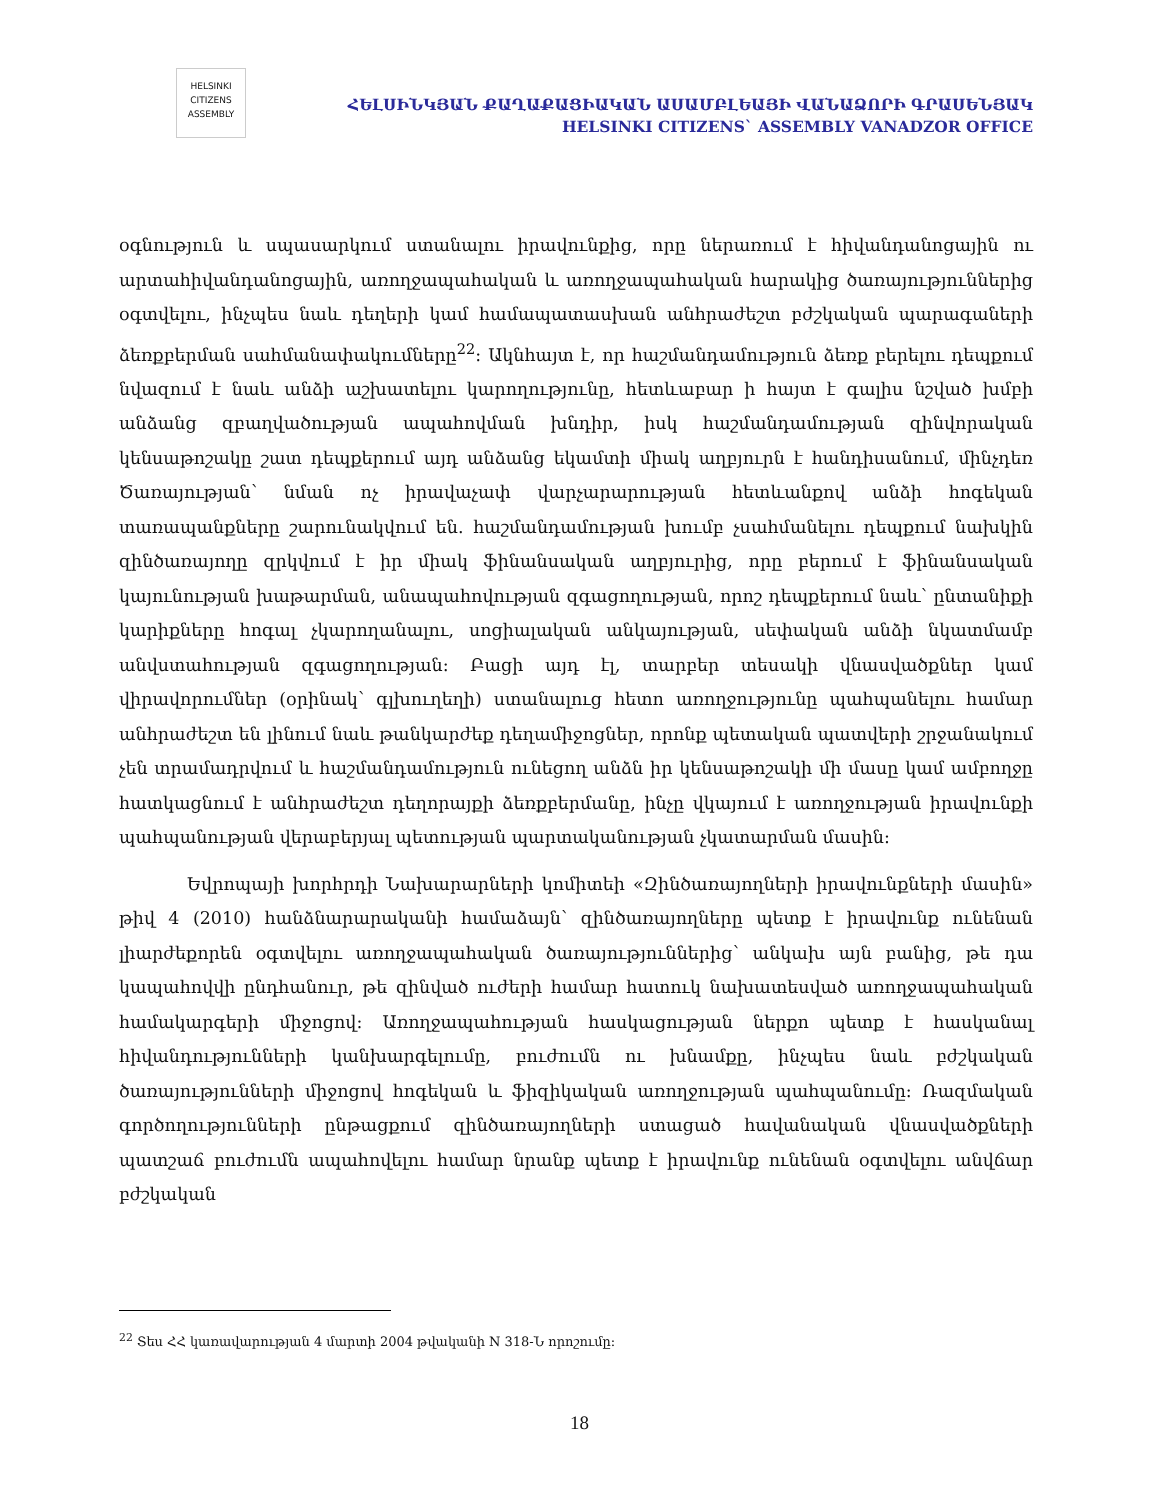HELSINKI
CITIZENS
ASSEMBLY
ՀԵԼՍԻՆԿՅԱՆ ՔԱՂԱՔԱՑԻԱԿԱՆ ԱՍԱՄԲԼԵԱՅԻ ՎԱՆԱՁՈՐԻ ԳՐԱՍԵՆՅԱԿ
HELSINKI CITIZENS` ASSEMBLY VANADZOR OFFICE
օգնություն և սպասարկում ստանալու իրավունքից, որը ներառում է հիվանդանոցային ու արտահիվանդանոցային, առողջապահական և առողջապահական հարակից ծառայություններից օգտվելու, ինչպես նաև դեղերի կամ համապատասխան անհրաժեշտ բժշկական պարագաների ձեռքբերման սահմանափակումները<sup>22</sup>։ Ակնհայտ է, որ հաշմանդամություն ձեռք բերելու դեպքում նվազում է նաև անձի աշխատելու կարողությունը, հետևաբար ի հայտ է գալիս նշված խմբի անձանց զբաղվածության ապահովման խնդիր, իսկ հաշմանդամության զինվորական կենսաթոշակը շատ դեպքերում այդ անձանց եկամտի միակ աղբյուրն է հանդիսանում, մինչդեռ Ծառայության՝ նման ոչ իրավաչափ վարչարարության հետևանքով անձի հոգեկան տառապանքները շարունակվում են. հաշմանդամության խումբ չսահմանելու դեպքում նախկին զինծառայողը զրկվում է իր միակ ֆինանսական աղբյուրից, որը բերում է ֆինանսական կայունության խաթարման, անապահովության զգացողության, որոշ դեպքերում նաև՝ ընտանիքի կարիքները հոգալ չկարողանալու, սոցիալական անկայության, սեփական անձի նկատմամբ անվստահության զգացողության։ Բացի այդ էլ, տարբեր տեսակի վնասվածքներ կամ վիրավորումներ (օրինակ՝ գլխուղեղի) ստանալուց հետո առողջությունը պահպանելու համար անհրաժեշտ են լինում նաև թանկարժեք դեղամիջոցներ, որոնք պետական պատվերի շրջանակում չեն տրամադրվում և հաշմանդամություն ունեցող անձն իր կենսաթոշակի մի մասը կամ ամբողջը հատկացնում է անհրաժեշտ դեղորայքի ձեռքբերմանը, ինչը վկայում է առողջության իրավունքի պահպանության վերաբերյալ պետության պարտականության չկատարման մասին։
Եվրոպայի խորհրդի Նախարարների կոմիտեի «Զինծառայողների իրավունքների մասին» թիվ 4 (2010) հանձնարարականի համաձայն՝ զինծառայողները պետք է իրավունք ունենան լիարժեքորեն օգտվելու առողջապահական ծառայություններից՝ անկախ այն բանից, թե դա կապահովվի ընդհանուր, թե զինված ուժերի համար հատուկ նախատեսված առողջապահական համակարգերի միջոցով։ Առողջապահության հասկացության ներքո պետք է հասկանալ հիվանդությունների կանխարգելումը, բուժումն ու խնամքը, ինչպես նաև բժշկական ծառայությունների միջոցով հոգեկան և ֆիզիկական առողջության պահպանումը։ Ռազմական գործողությունների ընթացքում զինծառայողների ստացած հավանական վնասվածքների պատշաճ բուժումն ապահովելու համար նրանք պետք է իրավունք ունենան օգտվելու անվճար բժշկական
<sup>22</sup> Տես ՀՀ կառավարության 4 մարտի 2004 թվականի N 318-Ն որոշումը։
18